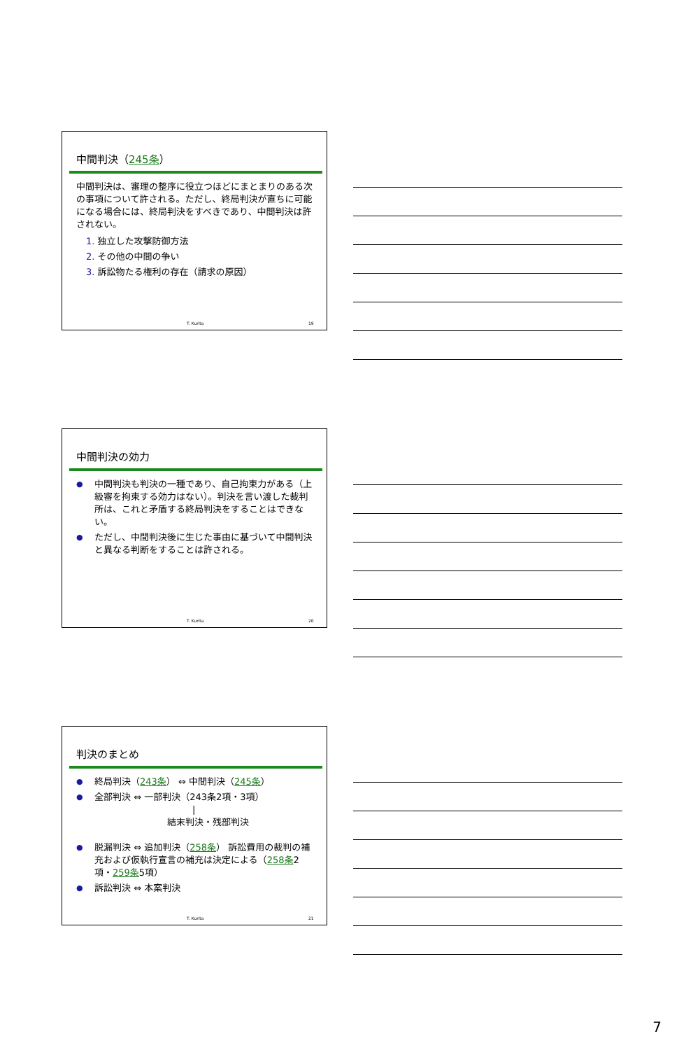中間判決（245条）
中間判決は、審理の整序に役立つほどにまとまりのある次の事項について許される。ただし、終局判決が直ちに可能になる場合には、終局判決をすべきであり、中間判決は許されない。
1. 独立した攻撃防御方法
2. その他の中間の争い
3. 訴訟物たる権利の存在（請求の原因）
T. Kurita 19
中間判決の効力
● 中間判決も判決の一種であり、自己拘束力がある（上級審を拘束する効力はない）。判決を言い渡した裁判所は、これと矛盾する終局判決をすることはできない。
● ただし、中間判決後に生じた事由に基づいて中間判決と異なる判断をすることは許される。
T. Kurita 20
判決のまとめ
● 終局判決（243条） ⇔ 中間判決（245条）
● 全部判決 ⇔ 一部判決（243条2項・3項）
|
結末判決・残部判決
● 脱漏判決 ⇔ 追加判決（258条） 訴訟費用の裁判の補充および仮執行宣言の補充は決定による（258条2項・259条5項）
● 訴訟判決 ⇔ 本案判決
T. Kurita 21
7